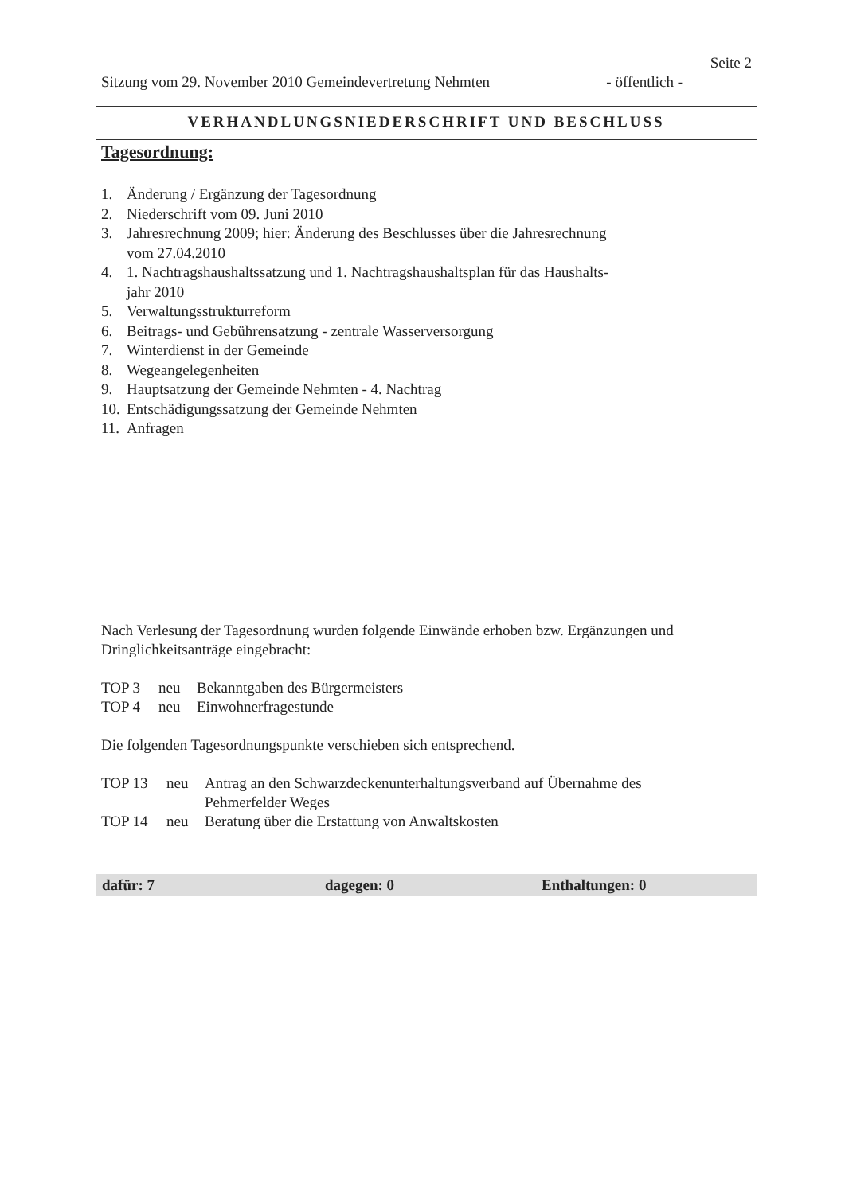Seite 2
Sitzung vom 29. November 2010 Gemeindevertretung Nehmten - öffentlich -
VERHANDLUNGSNIEDERSCHRIFT UND BESCHLUSS
Tagesordnung:
1. Änderung / Ergänzung der Tagesordnung
2. Niederschrift vom 09. Juni 2010
3. Jahresrechnung 2009; hier: Änderung des Beschlusses über die Jahresrechnung
vom 27.04.2010
4. 1. Nachtragshaushaltssatzung und 1. Nachtragshaushaltsplan für das Haushalts-
jahr 2010
5. Verwaltungsstrukturreform
6. Beitrags- und Gebührensatzung - zentrale Wasserversorgung
7. Winterdienst in der Gemeinde
8. Wegeangelegenheiten
9. Hauptsatzung der Gemeinde Nehmten - 4. Nachtrag
10. Entschädigungssatzung der Gemeinde Nehmten
11. Anfragen
Nach Verlesung der Tagesordnung wurden folgende Einwände erhoben bzw. Ergänzungen und Dringlichkeitsanträge eingebracht:
TOP 3 neu Bekanntgaben des Bürgermeisters
TOP 4 neu Einwohnerfragestunde
Die folgenden Tagesordnungspunkte verschieben sich entsprechend.
TOP 13 neu Antrag an den Schwarzdeckenunterhaltungsverband auf Übernahme des
Pehmerfelder Weges
TOP 14 neu Beratung über die Erstattung von Anwaltskosten
dafür: 7 dagegen: 0 Enthaltungen: 0